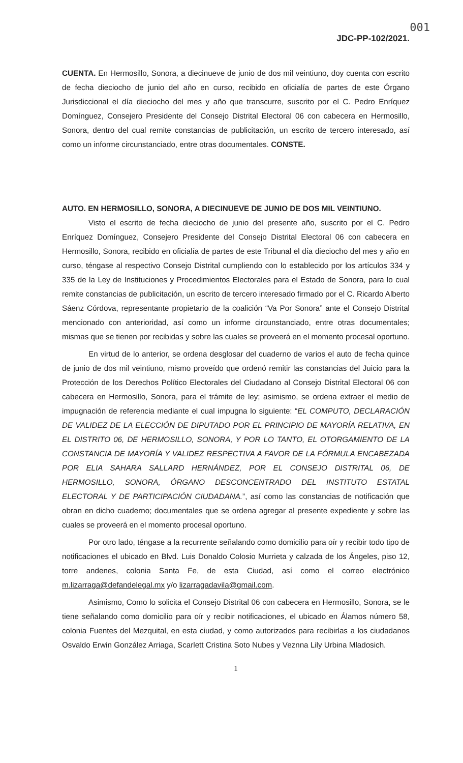001
JDC-PP-102/2021.
CUENTA. En Hermosillo, Sonora, a diecinueve de junio de dos mil veintiuno, doy cuenta con escrito de fecha dieciocho de junio del año en curso, recibido en oficialía de partes de este Órgano Jurisdiccional el día dieciocho del mes y año que transcurre, suscrito por el C. Pedro Enríquez Domínguez, Consejero Presidente del Consejo Distrital Electoral 06 con cabecera en Hermosillo, Sonora, dentro del cual remite constancias de publicitación, un escrito de tercero interesado, así como un informe circunstanciado, entre otras documentales. CONSTE.
AUTO. EN HERMOSILLO, SONORA, A DIECINUEVE DE JUNIO DE DOS MIL VEINTIUNO.
Visto el escrito de fecha dieciocho de junio del presente año, suscrito por el C. Pedro Enríquez Domínguez, Consejero Presidente del Consejo Distrital Electoral 06 con cabecera en Hermosillo, Sonora, recibido en oficialía de partes de este Tribunal el día dieciocho del mes y año en curso, téngase al respectivo Consejo Distrital cumpliendo con lo establecido por los artículos 334 y 335 de la Ley de Instituciones y Procedimientos Electorales para el Estado de Sonora, para lo cual remite constancias de publicitación, un escrito de tercero interesado firmado por el C. Ricardo Alberto Sáenz Córdova, representante propietario de la coalición “Va Por Sonora” ante el Consejo Distrital mencionado con anterioridad, así como un informe circunstanciado, entre otras documentales; mismas que se tienen por recibidas y sobre las cuales se proveerá en el momento procesal oportuno.
En virtud de lo anterior, se ordena desglosar del cuaderno de varios el auto de fecha quince de junio de dos mil veintiuno, mismo proveído que ordenó remitir las constancias del Juicio para la Protección de los Derechos Político Electorales del Ciudadano al Consejo Distrital Electoral 06 con cabecera en Hermosillo, Sonora, para el trámite de ley; asimismo, se ordena extraer el medio de impugnación de referencia mediante el cual impugna lo siguiente: “EL COMPUTO, DECLARACIÓN DE VALIDEZ DE LA ELECCIÓN DE DIPUTADO POR EL PRINCIPIO DE MAYORÍA RELATIVA, EN EL DISTRITO 06, DE HERMOSILLO, SONORA, Y POR LO TANTO, EL OTORGAMIENTO DE LA CONSTANCIA DE MAYORÍA Y VALIDEZ RESPECTIVA A FAVOR DE LA FÓRMULA ENCABEZADA POR ELIA SAHARA SALLARD HERNÁNDEZ, POR EL CONSEJO DISTRITAL 06, DE HERMOSILLO, SONORA, ÓRGANO DESCONCENTRADO DEL INSTITUTO ESTATAL ELECTORAL Y DE PARTICIPACIÓN CIUDADANA.”, así como las constancias de notificación que obran en dicho cuaderno; documentales que se ordena agregar al presente expediente y sobre las cuales se proveerá en el momento procesal oportuno.
Por otro lado, téngase a la recurrente señalando como domicilio para oír y recibir todo tipo de notificaciones el ubicado en Blvd. Luis Donaldo Colosio Murrieta y calzada de los Ángeles, piso 12, torre andenes, colonia Santa Fe, de esta Ciudad, así como el correo electrónico m.lizarraga@defandelegal.mx y/o lizarragadavila@gmail.com.
Asimismo, Como lo solicita el Consejo Distrital 06 con cabecera en Hermosillo, Sonora, se le tiene señalando como domicilio para oír y recibir notificaciones, el ubicado en Álamos número 58, colonia Fuentes del Mezquital, en esta ciudad, y como autorizados para recibirlas a los ciudadanos Osvaldo Erwin González Arriaga, Scarlett Cristina Soto Nubes y Veznna Lily Urbina Mladosich.
1